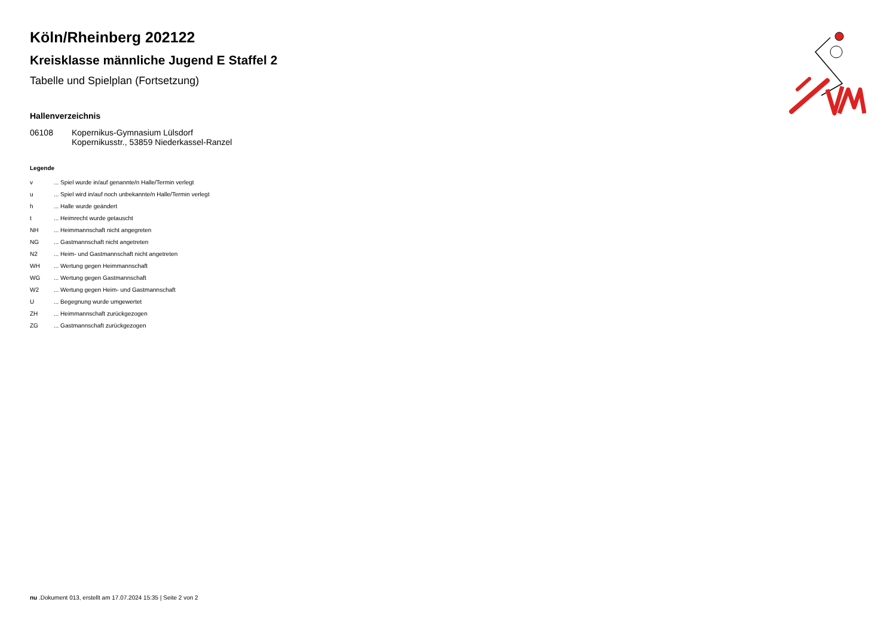Köln/Rheinberg 202122
Kreisklasse männliche Jugend E Staffel 2
Tabelle und Spielplan (Fortsetzung)
Hallenverzeichnis
| 06108 | Kopernikus-Gymnasium Lülsdorf Kopernikusstr., 53859 Niederkassel-Ranzel |
Legende
| v | ... Spiel wurde in/auf genannte/n Halle/Termin verlegt |
| u | ... Spiel wird in/auf noch unbekannte/n Halle/Termin verlegt |
| h | ... Halle wurde geändert |
| t | ... Heimrecht wurde getauscht |
| NH | ... Heimmannschaft nicht angegreten |
| NG | ... Gastmannschaft nicht angetreten |
| N2 | ... Heim- und Gastmannschaft nicht angetreten |
| WH | ... Wertung gegen Heimmannschaft |
| WG | ... Wertung gegen Gastmannschaft |
| W2 | ... Wertung gegen Heim- und Gastmannschaft |
| U | ... Begegnung wurde umgewertet |
| ZH | ... Heimmannschaft zurückgezogen |
| ZG | ... Gastmannschaft zurückgezogen |
nu .Dokument 013, erstellt am 17.07.2024 15:35 | Seite 2 von 2